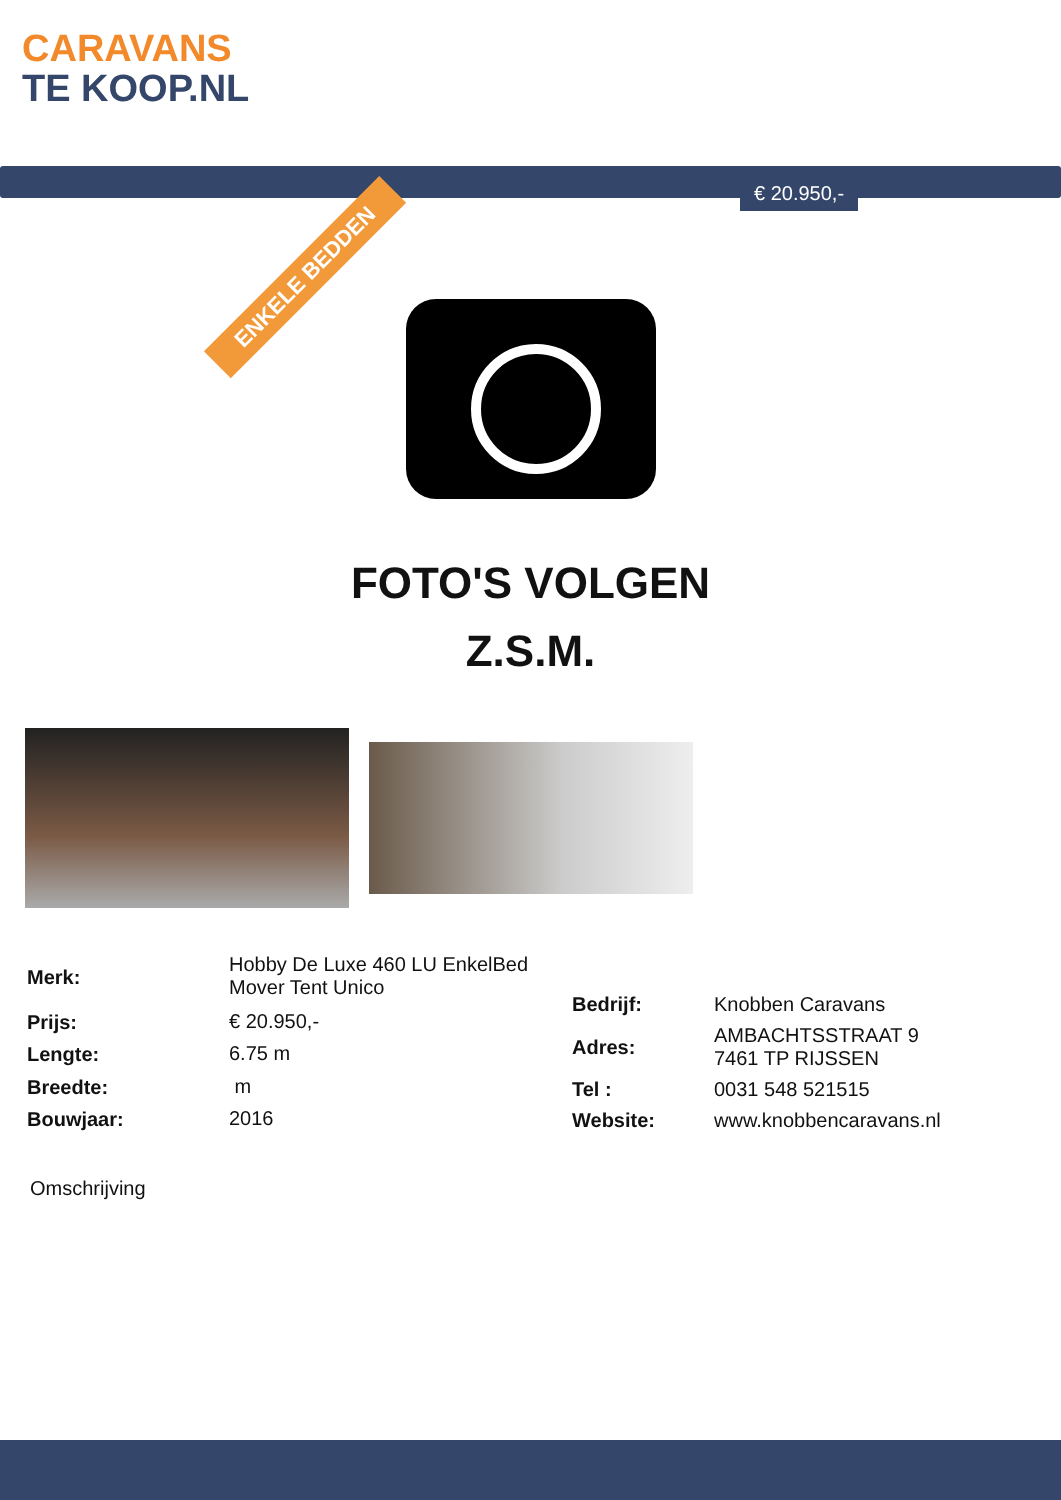CARAVANS
TE KOOP.NL
€ 20.950,-
ENKELE BEDDEN
FOTO'S VOLGEN
Z.S.M.
| Merk: | Hobby De Luxe 460 LU EnkelBed Mover Tent Unico |
| Prijs: | € 20.950,- |
| Lengte: | 6.75 m |
| Breedte: | m |
| Bouwjaar: | 2016 |
| Bedrijf: | Knobben Caravans |
| Adres: | AMBACHTSSTRAAT 9 7461 TP RIJSSEN |
| Tel : | 0031 548 521515 |
| Website: | www.knobbencaravans.nl |
Omschrijving